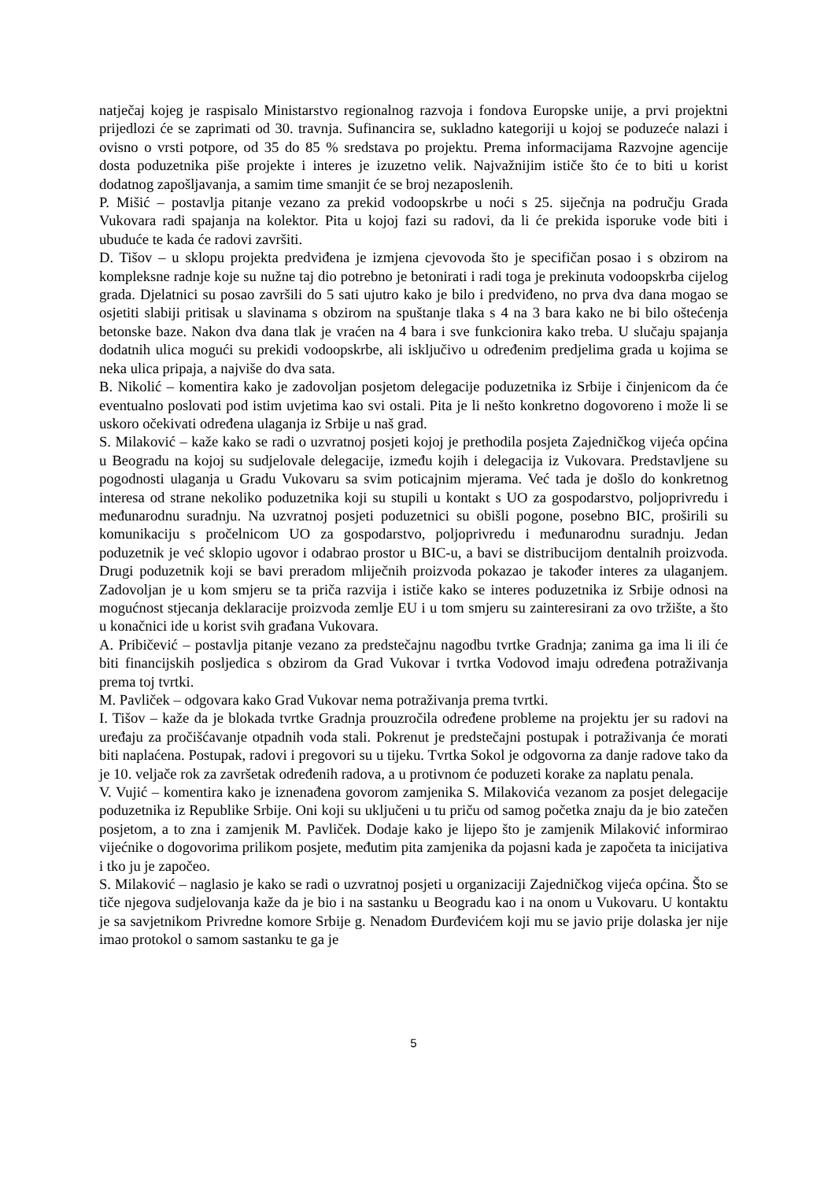natječaj kojeg je raspisalo Ministarstvo regionalnog razvoja i fondova Europske unije, a prvi projektni prijedlozi će se zaprimati od 30. travnja. Sufinancira se, sukladno kategoriji u kojoj se poduzeće nalazi i ovisno o vrsti potpore, od 35 do 85 % sredstava po projektu. Prema informacijama Razvojne agencije dosta poduzetnika piše projekte i interes je izuzetno velik. Najvažnijim ističe što će to biti u korist dodatnog zapošljavanja, a samim time smanjit će se broj nezaposlenih.
P. Mišić – postavlja pitanje vezano za prekid vodoopskrbe u noći s 25. siječnja na području Grada Vukovara radi spajanja na kolektor. Pita u kojoj fazi su radovi, da li će prekida isporuke vode biti i ubuduće te kada će radovi završiti.
D. Tišov – u sklopu projekta predviđena je izmjena cjevovoda što je specifičan posao i s obzirom na kompleksne radnje koje su nužne taj dio potrebno je betonirati i radi toga je prekinuta vodoopskrba cijelog grada. Djelatnici su posao završili do 5 sati ujutro kako je bilo i predviđeno, no prva dva dana mogao se osjetiti slabiji pritisak u slavinama s obzirom na spuštanje tlaka s 4 na 3 bara kako ne bi bilo oštećenja betonske baze. Nakon dva dana tlak je vraćen na 4 bara i sve funkcionira kako treba. U slučaju spajanja dodatnih ulica mogući su prekidi vodoopskrbe, ali isključivo u određenim predjelima grada u kojima se neka ulica pripaja, a najviše do dva sata.
B. Nikolić – komentira kako je zadovoljan posjetom delegacije poduzetnika iz Srbije i činjenicom da će eventualno poslovati pod istim uvjetima kao svi ostali. Pita je li nešto konkretno dogovoreno i može li se uskoro očekivati određena ulaganja iz Srbije u naš grad.
S. Milaković – kaže kako se radi o uzvratnoj posjeti kojoj je prethodila posjeta Zajedničkog vijeća općina u Beogradu na kojoj su sudjelovale delegacije, između kojih i delegacija iz Vukovara. Predstavljene su pogodnosti ulaganja u Gradu Vukovaru sa svim poticajnim mjerama. Već tada je došlo do konkretnog interesa od strane nekoliko poduzetnika koji su stupili u kontakt s UO za gospodarstvo, poljoprivredu i međunarodnu suradnju. Na uzvratnoj posjeti poduzetnici su obišli pogone, posebno BIC, proširili su komunikaciju s pročelnicom UO za gospodarstvo, poljoprivredu i međunarodnu suradnju. Jedan poduzetnik je već sklopio ugovor i odabrao prostor u BIC-u, a bavi se distribucijom dentalnih proizvoda. Drugi poduzetnik koji se bavi preradom mliječnih proizvoda pokazao je također interes za ulaganjem. Zadovoljan je u kom smjeru se ta priča razvija i ističe kako se interes poduzetnika iz Srbije odnosi na mogućnost stjecanja deklaracije proizvoda zemlje EU i u tom smjeru su zainteresirani za ovo tržište, a što u konačnici ide u korist svih građana Vukovara.
A. Pribičević – postavlja pitanje vezano za predstečajnu nagodbu tvrtke Gradnja; zanima ga ima li ili će biti financijskih posljedica s obzirom da Grad Vukovar i tvrtka Vodovod imaju određena potraživanja prema toj tvrtki.
M. Pavliček – odgovara kako Grad Vukovar nema potraživanja prema tvrtki.
I. Tišov – kaže da je blokada tvrtke Gradnja prouzročila određene probleme na projektu jer su radovi na uređaju za pročišćavanje otpadnih voda stali. Pokrenut je predstečajni postupak i potraživanja će morati biti naplaćena. Postupak, radovi i pregovori su u tijeku. Tvrtka Sokol je odgovorna za danje radove tako da je 10. veljače rok za završetak određenih radova, a u protivnom će poduzeti korake za naplatu penala.
V. Vujić – komentira kako je iznenađena govorom zamjenika S. Milakovića vezanom za posjet delegacije poduzetnika iz Republike Srbije. Oni koji su uključeni u tu priču od samog početka znaju da je bio zatečen posjetom, a to zna i zamjenik M. Pavliček. Dodaje kako je lijepo što je zamjenik Milaković informirao vijećnike o dogovorima prilikom posjete, međutim pita zamjenika da pojasni kada je započeta ta inicijativa i tko ju je započeo.
S. Milaković – naglasio je kako se radi o uzvratnoj posjeti u organizaciji Zajedničkog vijeća općina. Što se tiče njegova sudjelovanja kaže da je bio i na sastanku u Beogradu kao i na onom u Vukovaru. U kontaktu je sa savjetnikom Privredne komore Srbije g. Nenadom Đurđevićem koji mu se javio prije dolaska jer nije imao protokol o samom sastanku te ga je
5